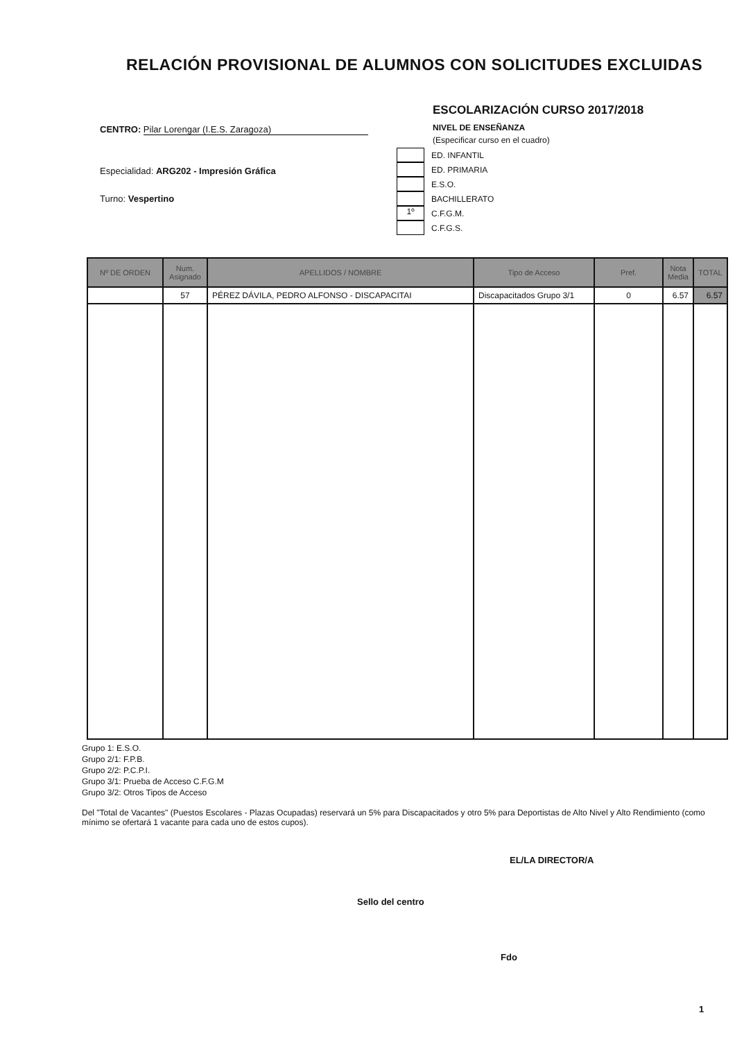RELACIÓN PROVISIONAL DE ALUMNOS CON SOLICITUDES EXCLUIDAS
CENTRO: Pilar Lorengar (I.E.S. Zaragoza)
Especialidad: ARG202 - Impresión Gráfica
Turno: Vespertino
ESCOLARIZACIÓN CURSO 2017/2018
NIVEL DE ENSEÑANZA
(Especificar curso en el cuadro)
ED. INFANTIL
ED. PRIMARIA
E.S.O.
BACHILLERATO
1º C.F.G.M.
C.F.G.S.
| Nº DE ORDEN | Num. Asignado | APELLIDOS / NOMBRE | Tipo de Acceso | Pref. | Nota Media | TOTAL |
| --- | --- | --- | --- | --- | --- | --- |
| | 57 | PÉREZ DÁVILA, PEDRO ALFONSO - DISCAPACITAI | Discapacitados Grupo 3/1 | 0 | 6.57 | 6.57 |
Grupo 1: E.S.O.
Grupo 2/1: F.P.B.
Grupo 2/2: P.C.P.I.
Grupo 3/1: Prueba de Acceso C.F.G.M
Grupo 3/2: Otros Tipos de Acceso
Del "Total de Vacantes" (Puestos Escolares - Plazas Ocupadas) reservará un 5% para Discapacitados y otro 5% para Deportistas de Alto Nivel y Alto Rendimiento (como mínimo se ofertará 1 vacante para cada uno de estos cupos).
EL/LA DIRECTOR/A
Sello del centro
Fdo
1